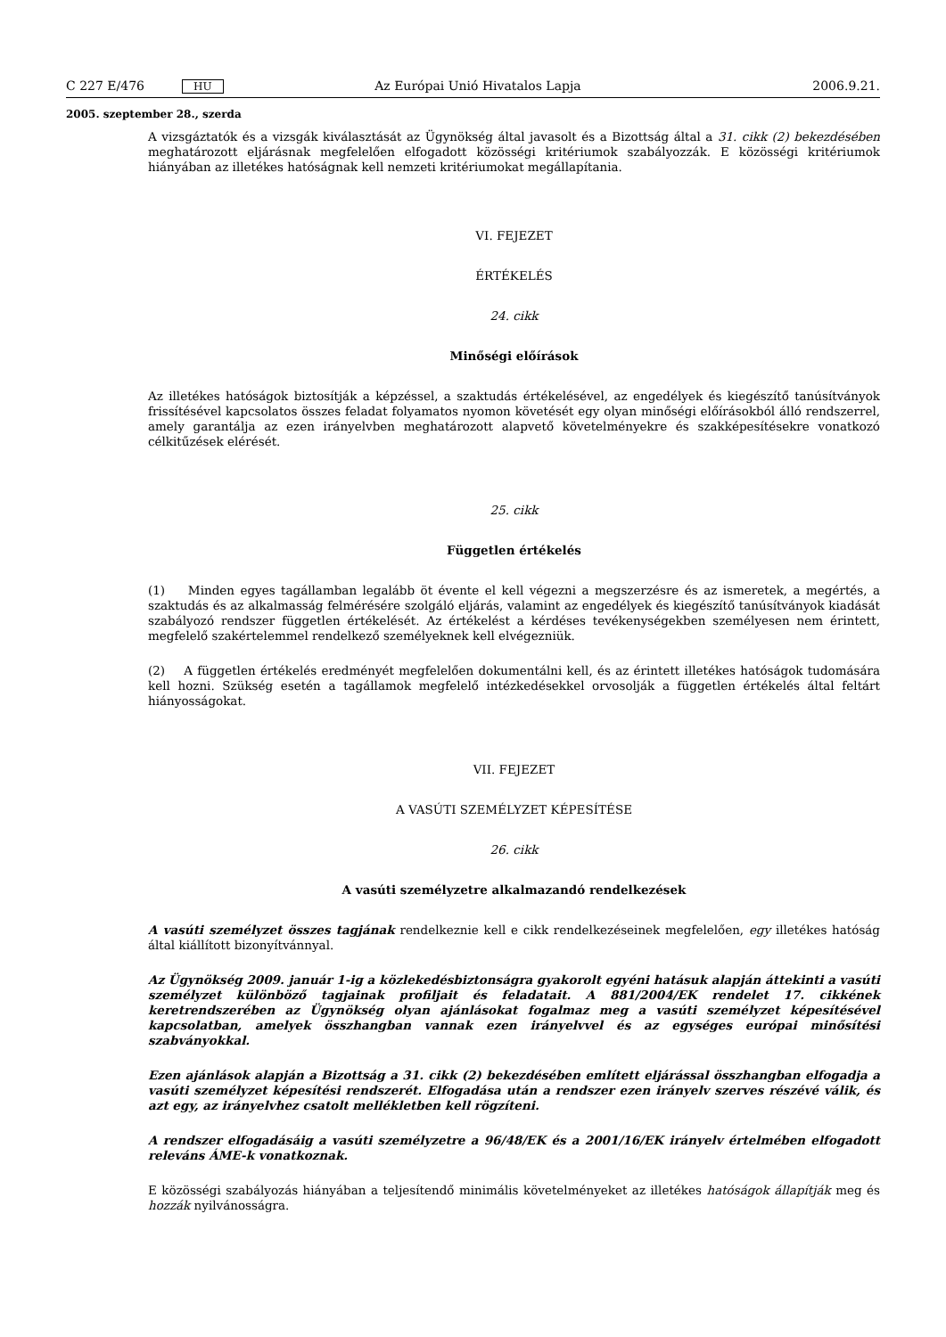C 227 E/476 HU Az Európai Unió Hivatalos Lapja 2006.9.21.
2005. szeptember 28., szerda
A vizsgáztatók és a vizsgák kiválasztását az Ügynökség által javasolt és a Bizottság által a 31. cikk (2) bekezdésében meghatározott eljárásnak megfelelően elfogadott közösségi kritériumok szabályozzák. E közösségi kritériumok hiányában az illetékes hatóságnak kell nemzeti kritériumokat megállapítania.
VI. FEJEZET
ÉRTÉKELÉS
24. cikk
Minőségi előírások
Az illetékes hatóságok biztosítják a képzéssel, a szaktudás értékelésével, az engedélyek és kiegészítő tanúsítványok frissítésével kapcsolatos összes feladat folyamatos nyomon követését egy olyan minőségi előírásokból álló rendszerrel, amely garantálja az ezen irányelvben meghatározott alapvető követelményekre és szakképesítésekre vonatkozó célkitűzések elérését.
25. cikk
Független értékelés
(1) Minden egyes tagállamban legalább öt évente el kell végezni a megszerzésre és az ismeretek, a megértés, a szaktudás és az alkalmasság felmérésére szolgáló eljárás, valamint az engedélyek és kiegészítő tanúsítványok kiadását szabályozó rendszer független értékelését. Az értékelést a kérdéses tevékenységekben személyesen nem érintett, megfelelő szakértelemmel rendelkező személyeknek kell elvégezniük.
(2) A független értékelés eredményét megfelelően dokumentálni kell, és az érintett illetékes hatóságok tudomására kell hozni. Szükség esetén a tagállamok megfelelő intézkedésekkel orvosolják a független értékelés által feltárt hiányosságokat.
VII. FEJEZET
A VASÚTI SZEMÉLYZET KÉPESÍTÉSE
26. cikk
A vasúti személyzetre alkalmazandó rendelkezések
A vasúti személyzet összes tagjának rendelkeznie kell e cikk rendelkezéseinek megfelelően, egy illetékes hatóság által kiállított bizonyítvánnyal.
Az Ügynökség 2009. január 1-ig a közlekedésbiztonságra gyakorolt egyéni hatásuk alapján áttekinti a vasúti személyzet különböző tagjainak profiljait és feladatait. A 881/2004/EK rendelet 17. cikkének keretrendszerében az Ügynökség olyan ajánlásokat fogalmaz meg a vasúti személyzet képesítésével kapcsolatban, amelyek összhangban vannak ezen irányelvvel és az egységes európai minősítési szabványokkal.
Ezen ajánlások alapján a Bizottság a 31. cikk (2) bekezdésében említett eljárással összhangban elfogadja a vasúti személyzet képesítési rendszerét. Elfogadása után a rendszer ezen irányelv szerves részévé válik, és azt egy, az irányelvhez csatolt mellékletben kell rögzíteni.
A rendszer elfogadásáig a vasúti személyzetre a 96/48/EK és a 2001/16/EK irányelv értelmében elfogadott releváns ÁME-k vonatkoznak.
E közösségi szabályozás hiányában a teljesítendő minimális követelményeket az illetékes hatóságok állapítják meg és hozzák nyilvánosságra.